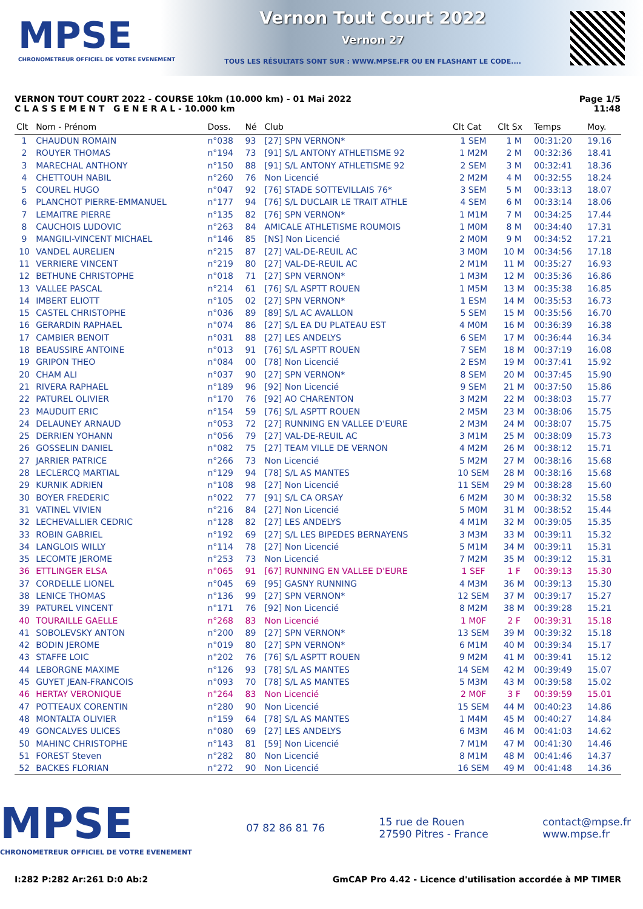MPSE
CHRONOMETREUR OFFICIEL DE VOTRE EVENEMENT
Vernon Tout Court 2022
Vernon 27
TOUS LES RÉSULTATS SONT SUR : WWW.MPSE.FR OU EN FLASHANT LE CODE....
VERNON TOUT COURT 2022 - COURSE 10km (10.000 km) - 01 Mai 2022
C L A S S E M E N T G E N E R A L - 10.000 km
Page 1/5
11:48
| Clt | Nom - Prénom | Doss. | Né | Club | Clt Cat | Clt Sx | Temps | Moy. |
| --- | --- | --- | --- | --- | --- | --- | --- | --- |
| 1 | CHAUDUN ROMAIN | n°038 | 93 | [27] SPN VERNON* | 1 SEM | 1 M | 00:31:20 | 19.16 |
| 2 | ROUYER THOMAS | n°194 | 73 | [91] S/L ANTONY ATHLETISME 92 | 1 M2M | 2 M | 00:32:36 | 18.41 |
| 3 | MARECHAL ANTHONY | n°150 | 88 | [91] S/L ANTONY ATHLETISME 92 | 2 SEM | 3 M | 00:32:41 | 18.36 |
| 4 | CHETTOUH NABIL | n°260 | 76 | Non Licencié | 2 M2M | 4 M | 00:32:55 | 18.24 |
| 5 | COUREL HUGO | n°047 | 92 | [76] STADE SOTTEVILLAIS 76* | 3 SEM | 5 M | 00:33:13 | 18.07 |
| 6 | PLANCHOT PIERRE-EMMANUEL | n°177 | 94 | [76] S/L DUCLAIR LE TRAIT ATHLE | 4 SEM | 6 M | 00:33:14 | 18.06 |
| 7 | LEMAITRE PIERRE | n°135 | 82 | [76] SPN VERNON* | 1 M1M | 7 M | 00:34:25 | 17.44 |
| 8 | CAUCHOIS LUDOVIC | n°263 | 84 | AMICALE ATHLETISME ROUMOIS | 1 M0M | 8 M | 00:34:40 | 17.31 |
| 9 | MANGILI-VINCENT MICHAEL | n°146 | 85 | [NS] Non Licencié | 2 M0M | 9 M | 00:34:52 | 17.21 |
| 10 | VANDEL AURELIEN | n°215 | 87 | [27] VAL-DE-REUIL AC | 3 M0M | 10 M | 00:34:56 | 17.18 |
| 11 | VERRIERE VINCENT | n°219 | 80 | [27] VAL-DE-REUIL AC | 2 M1M | 11 M | 00:35:27 | 16.93 |
| 12 | BETHUNE CHRISTOPHE | n°018 | 71 | [27] SPN VERNON* | 1 M3M | 12 M | 00:35:36 | 16.86 |
| 13 | VALLEE PASCAL | n°214 | 61 | [76] S/L ASPTT ROUEN | 1 M5M | 13 M | 00:35:38 | 16.85 |
| 14 | IMBERT ELIOTT | n°105 | 02 | [27] SPN VERNON* | 1 ESM | 14 M | 00:35:53 | 16.73 |
| 15 | CASTEL CHRISTOPHE | n°036 | 89 | [89] S/L AC AVALLON | 5 SEM | 15 M | 00:35:56 | 16.70 |
| 16 | GERARDIN RAPHAEL | n°074 | 86 | [27] S/L EA DU PLATEAU EST | 4 M0M | 16 M | 00:36:39 | 16.38 |
| 17 | CAMBIER BENOIT | n°031 | 88 | [27] LES ANDELYS | 6 SEM | 17 M | 00:36:44 | 16.34 |
| 18 | BEAUSSIRE ANTOINE | n°013 | 91 | [76] S/L ASPTT ROUEN | 7 SEM | 18 M | 00:37:19 | 16.08 |
| 19 | GRIPON THEO | n°084 | 00 | [78] Non Licencié | 2 ESM | 19 M | 00:37:41 | 15.92 |
| 20 | CHAM ALI | n°037 | 90 | [27] SPN VERNON* | 8 SEM | 20 M | 00:37:45 | 15.90 |
| 21 | RIVERA RAPHAEL | n°189 | 96 | [92] Non Licencié | 9 SEM | 21 M | 00:37:50 | 15.86 |
| 22 | PATUREL OLIVIER | n°170 | 76 | [92] AO CHARENTON | 3 M2M | 22 M | 00:38:03 | 15.77 |
| 23 | MAUDUIT ERIC | n°154 | 59 | [76] S/L ASPTT ROUEN | 2 M5M | 23 M | 00:38:06 | 15.75 |
| 24 | DELAUNEY ARNAUD | n°053 | 72 | [27] RUNNING EN VALLEE D'EURE | 2 M3M | 24 M | 00:38:07 | 15.75 |
| 25 | DERRIEN YOHANN | n°056 | 79 | [27] VAL-DE-REUIL AC | 3 M1M | 25 M | 00:38:09 | 15.73 |
| 26 | GOSSELIN DANIEL | n°082 | 75 | [27] TEAM VILLE DE VERNON | 4 M2M | 26 M | 00:38:12 | 15.71 |
| 27 | JARRIER PATRICE | n°266 | 73 | Non Licencié | 5 M2M | 27 M | 00:38:16 | 15.68 |
| 28 | LECLERCQ MARTIAL | n°129 | 94 | [78] S/L AS MANTES | 10 SEM | 28 M | 00:38:16 | 15.68 |
| 29 | KURNIK ADRIEN | n°108 | 98 | [27] Non Licencié | 11 SEM | 29 M | 00:38:28 | 15.60 |
| 30 | BOYER FREDERIC | n°022 | 77 | [91] S/L CA ORSAY | 6 M2M | 30 M | 00:38:32 | 15.58 |
| 31 | VATINEL VIVIEN | n°216 | 84 | [27] Non Licencié | 5 M0M | 31 M | 00:38:52 | 15.44 |
| 32 | LECHEVALLIER CEDRIC | n°128 | 82 | [27] LES ANDELYS | 4 M1M | 32 M | 00:39:05 | 15.35 |
| 33 | ROBIN GABRIEL | n°192 | 69 | [27] S/L LES BIPEDES BERNAYENS | 3 M3M | 33 M | 00:39:11 | 15.32 |
| 34 | LANGLOIS WILLY | n°114 | 78 | [27] Non Licencié | 5 M1M | 34 M | 00:39:11 | 15.31 |
| 35 | LECOMTE JEROME | n°253 | 73 | Non Licencié | 7 M2M | 35 M | 00:39:12 | 15.31 |
| 36 | ETTLINGER ELSA | n°065 | 91 | [67] RUNNING EN VALLEE D'EURE | 1 SEF | 1 F | 00:39:13 | 15.30 |
| 37 | CORDELLE LIONEL | n°045 | 69 | [95] GASNY RUNNING | 4 M3M | 36 M | 00:39:13 | 15.30 |
| 38 | LENICE THOMAS | n°136 | 99 | [27] SPN VERNON* | 12 SEM | 37 M | 00:39:17 | 15.27 |
| 39 | PATUREL VINCENT | n°171 | 76 | [92] Non Licencié | 8 M2M | 38 M | 00:39:28 | 15.21 |
| 40 | TOURAILLE GAELLE | n°268 | 83 | Non Licencié | 1 M0F | 2 F | 00:39:31 | 15.18 |
| 41 | SOBOLEVSKY ANTON | n°200 | 89 | [27] SPN VERNON* | 13 SEM | 39 M | 00:39:32 | 15.18 |
| 42 | BODIN JEROME | n°019 | 80 | [27] SPN VERNON* | 6 M1M | 40 M | 00:39:34 | 15.17 |
| 43 | STAFFE LOIC | n°202 | 76 | [76] S/L ASPTT ROUEN | 9 M2M | 41 M | 00:39:41 | 15.12 |
| 44 | LEBORGNE MAXIME | n°126 | 93 | [78] S/L AS MANTES | 14 SEM | 42 M | 00:39:49 | 15.07 |
| 45 | GUYET JEAN-FRANCOIS | n°093 | 70 | [78] S/L AS MANTES | 5 M3M | 43 M | 00:39:58 | 15.02 |
| 46 | HERTAY VERONIQUE | n°264 | 83 | Non Licencié | 2 M0F | 3 F | 00:39:59 | 15.01 |
| 47 | POTTEAUX CORENTIN | n°280 | 90 | Non Licencié | 15 SEM | 44 M | 00:40:23 | 14.86 |
| 48 | MONTALTA OLIVIER | n°159 | 64 | [78] S/L AS MANTES | 1 M4M | 45 M | 00:40:27 | 14.84 |
| 49 | GONCALVES ULICES | n°080 | 69 | [27] LES ANDELYS | 6 M3M | 46 M | 00:41:03 | 14.62 |
| 50 | MAHINC CHRISTOPHE | n°143 | 81 | [59] Non Licencié | 7 M1M | 47 M | 00:41:30 | 14.46 |
| 51 | FOREST Steven | n°282 | 80 | Non Licencié | 8 M1M | 48 M | 00:41:46 | 14.37 |
| 52 | BACKES FLORIAN | n°272 | 90 | Non Licencié | 16 SEM | 49 M | 00:41:48 | 14.36 |
MPSE
CHRONOMETREUR OFFICIEL DE VOTRE EVENEMENT
07 82 86 81 76
15 rue de Rouen
27590 Pitres - France
contact@mpse.fr
www.mpse.fr
I:282 P:282 Ar:261 D:0 Ab:2 GmCAP Pro 4.42 - Licence d'utilisation accordée à MP TIMER